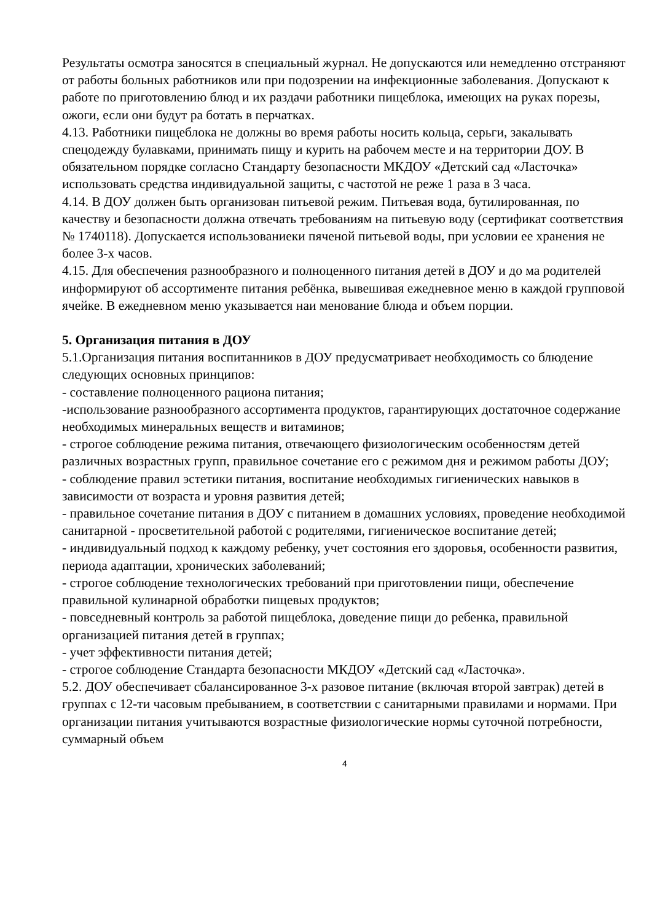Результаты осмотра заносятся в специальный журнал. Не допускаются или немедленно отстраняют от работы больных работников или при подозрении на инфекционные заболевания. Допускают к работе по приготовлению блюд и их раздачи работники пищеблока, имеющих на руках порезы, ожоги, если они будут ра ботать в перчатках.
4.13. Работники пищеблока не должны во время работы носить кольца, серьги, закалывать спецодежду булавками, принимать пищу и курить на рабочем месте и на территории ДОУ. В обязательном порядке согласно Стандарту безопасности МКДОУ «Детский сад «Ласточка» использовать средства индивидуальной защиты, с частотой не реже 1 раза в 3 часа.
4.14. В ДОУ должен быть организован питьевой режим. Питьевая вода, бутилированная, по качеству и безопасности должна отвечать требованиям на питьевую воду (сертификат соответствия № 1740118). Допускается использованиеки пяченой питьевой воды, при условии ее хранения не более 3-х часов.
4.15. Для обеспечения разнообразного и полноценного питания детей в ДОУ и до ма родителей информируют об ассортименте питания ребёнка, вывешивая ежедневное меню в каждой групповой ячейке. В ежедневном меню указывается наи менование блюда и объем порции.
5. Организация питания в ДОУ
5.1.Организация питания воспитанников в ДОУ предусматривает необходимость со блюдение следующих основных принципов:
- составление полноценного рациона питания;
-использование разнообразного ассортимента продуктов, гарантирующих достаточное содержание необходимых минеральных веществ и витаминов;
- строгое соблюдение режима питания, отвечающего физиологическим особенностям детей различных возрастных групп, правильное сочетание его с режимом дня и режимом работы ДОУ;
- соблюдение правил эстетики питания, воспитание необходимых гигиенических навыков в зависимости от возраста и уровня развития детей;
- правильное сочетание питания в ДОУ с питанием в домашних условиях, проведение необходимой санитарной - просветительной работой с родителями, гигиеническое воспитание детей;
- индивидуальный подход к каждому ребенку, учет состояния его здоровья, особенности развития, периода адаптации, хронических заболеваний;
- строгое соблюдение технологических требований при приготовлении пищи, обеспечение правильной кулинарной обработки пищевых продуктов;
- повседневный контроль за работой пищеблока, доведение пищи до ребенка, правильной организацией питания детей в группах;
- учет эффективности питания детей;
- строгое соблюдение Стандарта безопасности МКДОУ «Детский сад «Ласточка».
5.2. ДОУ обеспечивает сбалансированное 3-х разовое питание (включая второй завтрак) детей в группах с 12-ти часовым пребыванием, в соответствии с санитарными правилами и нормами. При организации питания учитываются возрастные физиологические нормы суточной потребности, суммарный объем
4